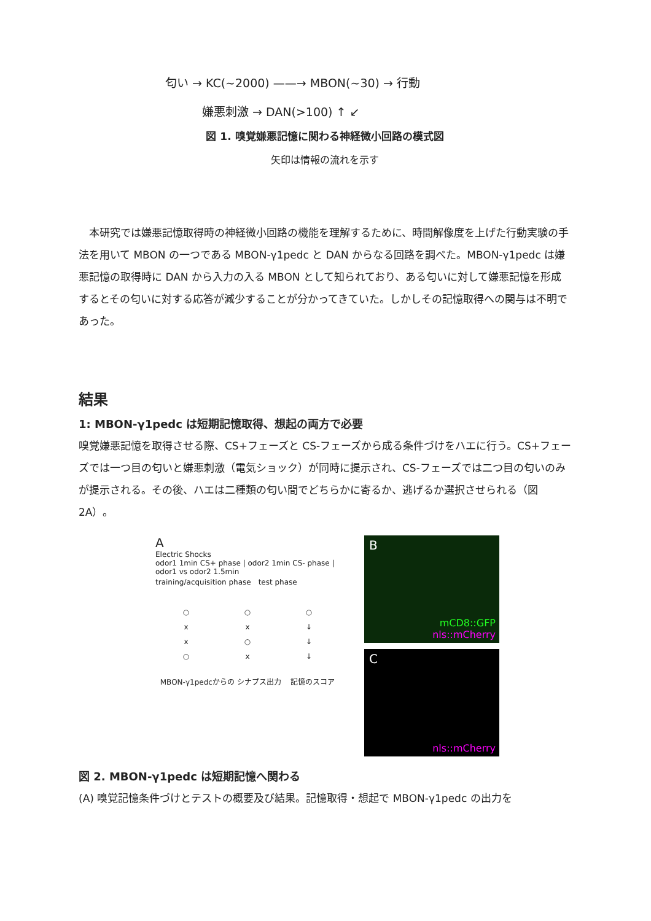匂い → KC(~2000) ——→ MBON(~30) → 行動
嫌悪刺激 → DAN(>100) ↑ ↙
図 1. 嗅覚嫌悪記憶に関わる神経微小回路の模式図
矢印は情報の流れを示す
　本研究では嫌悪記憶取得時の神経微小回路の機能を理解するために、時間解像度を上げた行動実験の手法を用いて MBON の一つである MBON-γ1pedc と DAN からなる回路を調べた。MBON-γ1pedc は嫌悪記憶の取得時に DAN から入力の入る MBON として知られており、ある匂いに対して嫌悪記憶を形成するとその匂いに対する応答が減少することが分かってきていた。しかしその記憶取得への関与は不明であった。
結果
1: MBON-γ1pedc は短期記憶取得、想起の両方で必要
嗅覚嫌悪記憶を取得させる際、CS+フェーズと CS-フェーズから成る条件づけをハエに行う。CS+フェーズでは一つ目の匂いと嫌悪刺激（電気ショック）が同時に提示され、CS-フェーズでは二つ目の匂いのみが提示される。その後、ハエは二種類の匂い間でどちらかに寄るか、逃げるか選択させられる（図 2A）。
A
Electric Shocks
odor1 1min CS+ phase | odor2 1min CS- phase | odor1 vs odor2 1.5min
training/acquisition phase　test phase
○
x
x
○
○
x
○
x
○
↓
↓
↓
MBON-γ1pedcからの シナプス出力 記憶のスコア
B
mCD8::GFP
nls::mCherry
C
nls::mCherry
図 2. MBON-γ1pedc は短期記憶へ関わる
(A) 嗅覚記憶条件づけとテストの概要及び結果。記憶取得・想起で MBON-γ1pedc の出力を